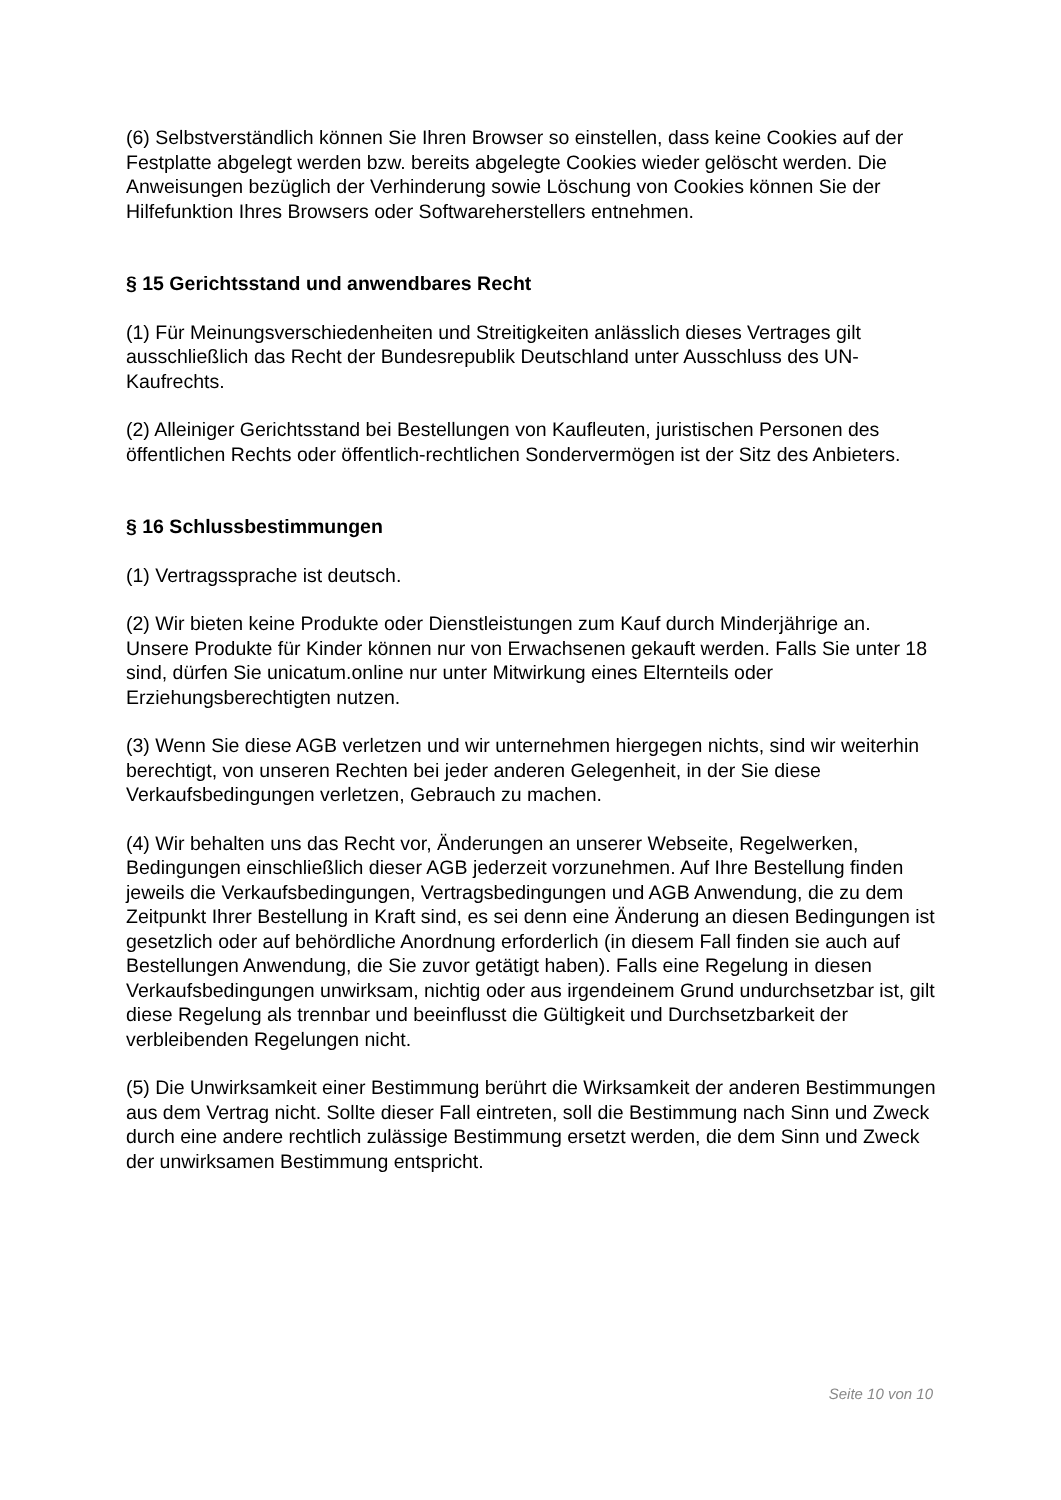(6) Selbstverständlich können Sie Ihren Browser so einstellen, dass keine Cookies auf der Festplatte abgelegt werden bzw. bereits abgelegte Cookies wieder gelöscht werden. Die Anweisungen bezüglich der Verhinderung sowie Löschung von Cookies können Sie der Hilfefunktion Ihres Browsers oder Softwareherstellers entnehmen.
§ 15 Gerichtsstand und anwendbares Recht
(1) Für Meinungsverschiedenheiten und Streitigkeiten anlässlich dieses Vertrages gilt ausschließlich das Recht der Bundesrepublik Deutschland unter Ausschluss des UN-Kaufrechts.
(2) Alleiniger Gerichtsstand bei Bestellungen von Kaufleuten, juristischen Personen des öffentlichen Rechts oder öffentlich-rechtlichen Sondervermögen ist der Sitz des Anbieters.
§ 16 Schlussbestimmungen
(1) Vertragssprache ist deutsch.
(2) Wir bieten keine Produkte oder Dienstleistungen zum Kauf durch Minderjährige an. Unsere Produkte für Kinder können nur von Erwachsenen gekauft werden. Falls Sie unter 18 sind, dürfen Sie unicatum.online nur unter Mitwirkung eines Elternteils oder Erziehungsberechtigten nutzen.
(3) Wenn Sie diese AGB verletzen und wir unternehmen hiergegen nichts, sind wir weiterhin berechtigt, von unseren Rechten bei jeder anderen Gelegenheit, in der Sie diese Verkaufsbedingungen verletzen, Gebrauch zu machen.
(4) Wir behalten uns das Recht vor, Änderungen an unserer Webseite, Regelwerken, Bedingungen einschließlich dieser AGB jederzeit vorzunehmen. Auf Ihre Bestellung finden jeweils die Verkaufsbedingungen, Vertragsbedingungen und AGB Anwendung, die zu dem Zeitpunkt Ihrer Bestellung in Kraft sind, es sei denn eine Änderung an diesen Bedingungen ist gesetzlich oder auf behördliche Anordnung erforderlich (in diesem Fall finden sie auch auf Bestellungen Anwendung, die Sie zuvor getätigt haben). Falls eine Regelung in diesen Verkaufsbedingungen unwirksam, nichtig oder aus irgendeinem Grund undurchsetzbar ist, gilt diese Regelung als trennbar und beeinflusst die Gültigkeit und Durchsetzbarkeit der verbleibenden Regelungen nicht.
(5) Die Unwirksamkeit einer Bestimmung berührt die Wirksamkeit der anderen Bestimmungen aus dem Vertrag nicht. Sollte dieser Fall eintreten, soll die Bestimmung nach Sinn und Zweck durch eine andere rechtlich zulässige Bestimmung ersetzt werden, die dem Sinn und Zweck der unwirksamen Bestimmung entspricht.
Seite 10 von 10